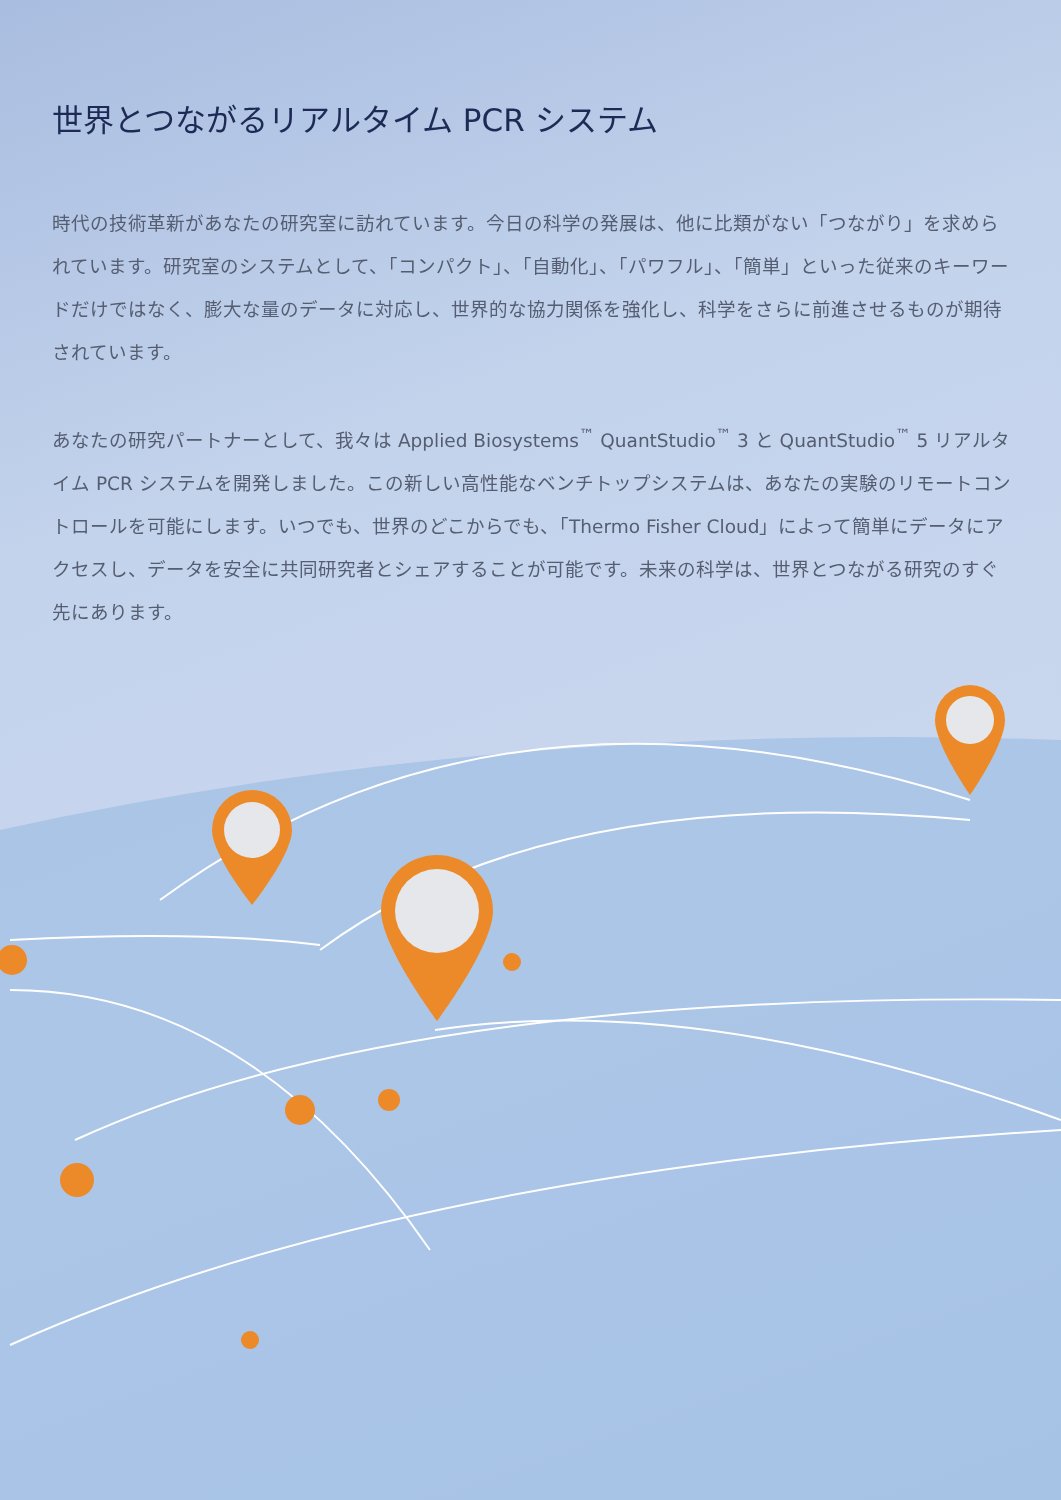世界とつながるリアルタイム PCR システム
時代の技術革新があなたの研究室に訪れています。今日の科学の発展は、他に比類がない「つながり」を求められています。研究室のシステムとして、「コンパクト」、「自動化」、「パワフル」、「簡単」といった従来のキーワードだけではなく、膨大な量のデータに対応し、世界的な協力関係を強化し、科学をさらに前進させるものが期待されています。
あなたの研究パートナーとして、我々は Applied Biosystems<sup>™</sup> QuantStudio<sup>™</sup> 3 と QuantStudio<sup>™</sup> 5 リアルタイム PCR システムを開発しました。この新しい高性能なベンチトップシステムは、あなたの実験のリモートコントロールを可能にします。いつでも、世界のどこからでも、「Thermo Fisher Cloud」によって簡単にデータにアクセスし、データを安全に共同研究者とシェアすることが可能です。未来の科学は、世界とつながる研究のすぐ先にあります。